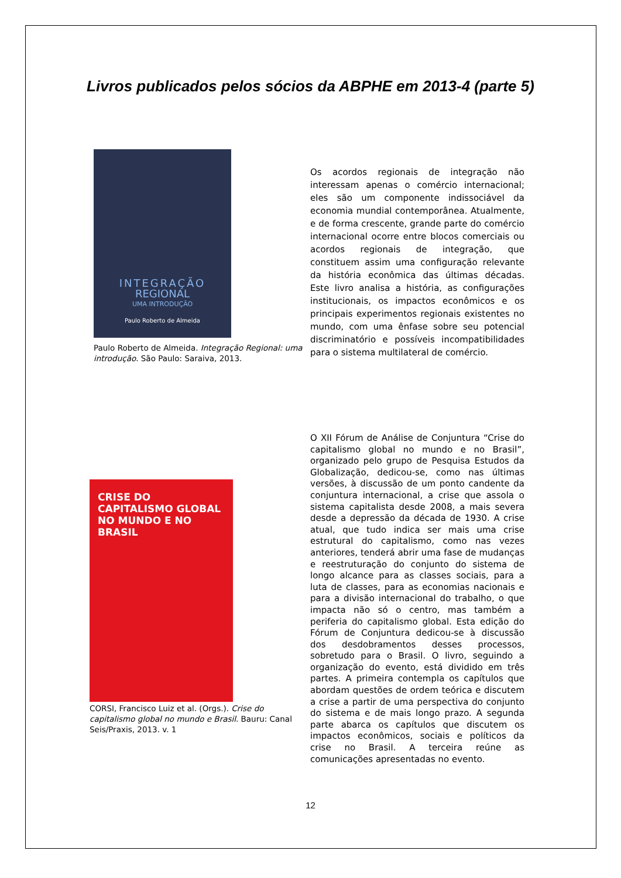Livros publicados pelos sócios da ABPHE em 2013-4 (parte 5)
INTEGRAÇÃO
REGIONAL
UMA INTRODUÇÃO
Paulo Roberto de Almeida
Paulo Roberto de Almeida. Integração Regional: uma introdução. São Paulo: Saraiva, 2013.
Os acordos regionais de integração não interessam apenas o comércio internacional; eles são um componente indissociável da economia mundial contemporânea. Atualmente, e de forma crescente, grande parte do comércio internacional ocorre entre blocos comerciais ou acordos regionais de integração, que constituem assim uma configuração relevante da história econômica das últimas décadas. Este livro analisa a história, as configurações institucionais, os impactos econômicos e os principais experimentos regionais existentes no mundo, com uma ênfase sobre seu potencial discriminatório e possíveis incompatibilidades para o sistema multilateral de comércio.
CRISE DO CAPITALISMO GLOBAL NO MUNDO E NO BRASIL
CORSI, Francisco Luiz et al. (Orgs.). Crise do capitalismo global no mundo e Brasil. Bauru: Canal Seis/Praxis, 2013. v. 1
O XII Fórum de Análise de Conjuntura “Crise do capitalismo global no mundo e no Brasil”, organizado pelo grupo de Pesquisa Estudos da Globalização, dedicou-se, como nas últimas versões, à discussão de um ponto candente da conjuntura internacional, a crise que assola o sistema capitalista desde 2008, a mais severa desde a depressão da década de 1930. A crise atual, que tudo indica ser mais uma crise estrutural do capitalismo, como nas vezes anteriores, tenderá abrir uma fase de mudanças e reestruturação do conjunto do sistema de longo alcance para as classes sociais, para a luta de classes, para as economias nacionais e para a divisão internacional do trabalho, o que impacta não só o centro, mas também a periferia do capitalismo global. Esta edição do Fórum de Conjuntura dedicou-se à discussão dos desdobramentos desses processos, sobretudo para o Brasil. O livro, seguindo a organização do evento, está dividido em três partes. A primeira contempla os capítulos que abordam questões de ordem teórica e discutem a crise a partir de uma perspectiva do conjunto do sistema e de mais longo prazo. A segunda parte abarca os capítulos que discutem os impactos econômicos, sociais e políticos da crise no Brasil. A terceira reúne as comunicações apresentadas no evento.
12